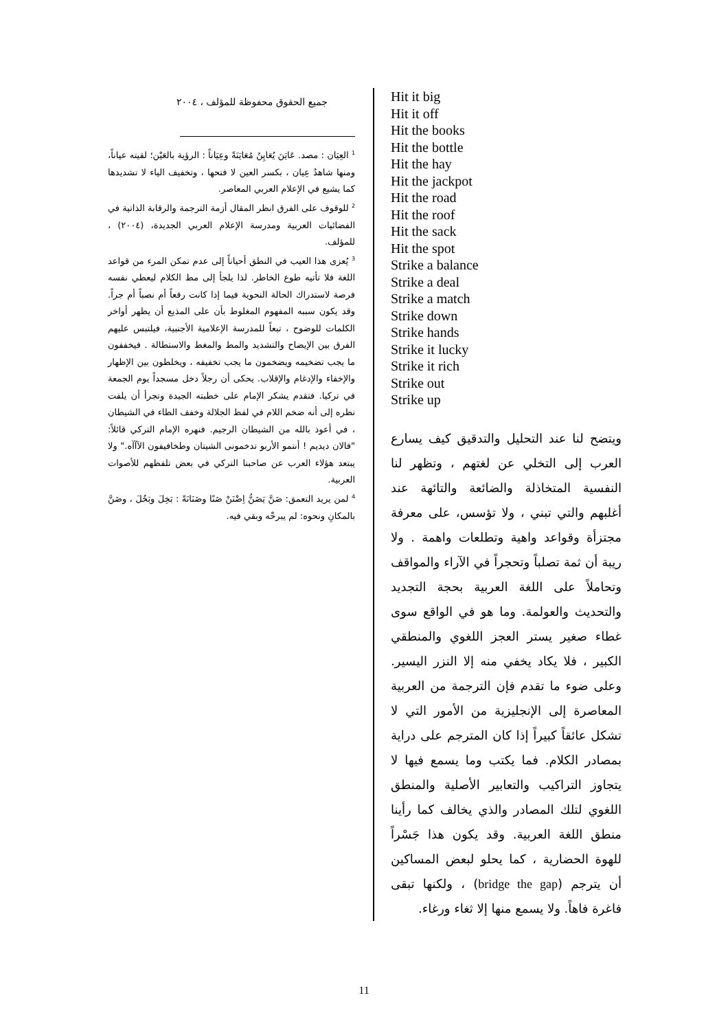Hit it big
Hit it off
Hit the books
Hit the bottle
Hit the hay
Hit the jackpot
Hit the road
Hit the roof
Hit the sack
Hit the spot
Strike a balance
Strike a deal
Strike a match
Strike down
Strike hands
Strike it lucky
Strike it rich
Strike out
Strike up
ويتضح لنا عند التحليل والتدقيق كيف يسارع العرب إلى التخلي عن لغتهم ، وتظهر لنا النفسية المتخاذلة والضائعة والتائهة عند أغلبهم والتي تبني ، ولا تؤسس، على معرفة مجتزأة وقواعد واهية وتطلعات واهمة . ولا ريبة أن ثمة تصلباً وتحجراً في الآراء والمواقف وتحاملاً على اللغة العربية بحجة التجديد والتحديث والعولمة. وما هو في الواقع سوى غطاء صغير يستر العجز اللغوي والمنطقي الكبير ، فلا يكاد يخفي منه إلا النزر اليسير. وعلى ضوء ما تقدم فإن الترجمة من العربية المعاصرة إلى الإنجليزية من الأمور التي لا تشكل عائقاً كبيراً إذا كان المترجم على دراية بمصادر الكلام. فما يكتب وما يسمع فيها لا يتجاوز التراكيب والتعابير الأصلية والمنطق اللغوي لتلك المصادر والذي يخالف كما رأينا منطق اللغة العربية. وقد يكون هذا جَسْراً للهوة الحضارية ، كما يحلو لبعض المساكين أن يترجم (bridge the gap) ، ولكنها تبقى فاغرة فاهاً. ولا يسمع منها إلا ثغاء ورغاء.
جميع الحقوق محفوظة للمؤلف ، ٢٠٠٤
<sup>1</sup> العِيَان : مصد. عَايَنَ يُعَايِنُ مُعَايَنَةً وعِيَاناً : الرؤية بالعَيْن؛ لقيته عياناً، ومنها شاهدُ عِيان ، بكسر العين لا فتحها ، وتخفيف الياء لا تشديدها كما يشيع في الإعلام العربي المعاصر.
<sup>2</sup> للوقوف على الفرق انظر المقال أزمة الترجمة والرقابة الذاتية في الفضائيات العربية ومدرسة الإعلام العربي الجديدة، (٢٠٠٤) ، للمؤلف.
<sup>3</sup> يُعزى هذا العيب في النطق أحياناً إلى عدم تمكن المرء من قواعد اللغة فلا تأتيه طوع الخاطر. لذا يلجأ إلى مط الكلام ليعطي نفسه فرصة لاستدراك الحالة النحوية فيما إذا كانت رفعاً أم نصباً أم جراً. وقد يكون سببه المفهوم المغلوط بأن على المذيع أن يظهر أواخر الكلمات للوضوح ، تبعاً للمدرسة الإعلامية الأجنبية، فيلتبس عليهم الفرق بين الإيضاح والتشديد والمط والمغط والاستطالة . فيخففون ما يجب تضخيمه ويضخمون ما يجب تخفيفه ، ويخلطون بين الإظهار والإخفاء والإدغام والإقلاب. يحكى أن رجلاً دخل مسجداً يوم الجمعة في تركيا. فتقدم يشكر الإمام على خطبته الجيدة وتجرأ أن يلفت نظره إلى أنه ضخم اللام في لفظ الجلالة وخفف الطاء في الشيطان ، في أعوذ بالله من الشيطان الرجيم. فنهره الإمام التركي قائلاً: "فالان ديديم ! أنتمو الأربو تدخمونى الشيتان وطخافيفون الآآآه." ولا يبتعد هؤلاء العرب عن صاحبنا التركي في بعض تلفظهم للأصوات العربية.
<sup>4</sup> لمن يريد التعمق: ضَنَّ يَضَنُّ اِضْنَنْ ضَنًا وضَنَانَةً : بَخِلَ وبَخُلَ ، وضَنَّ بالمكانِ ونحوه: لم يبرحْه وبقي فيه.
11